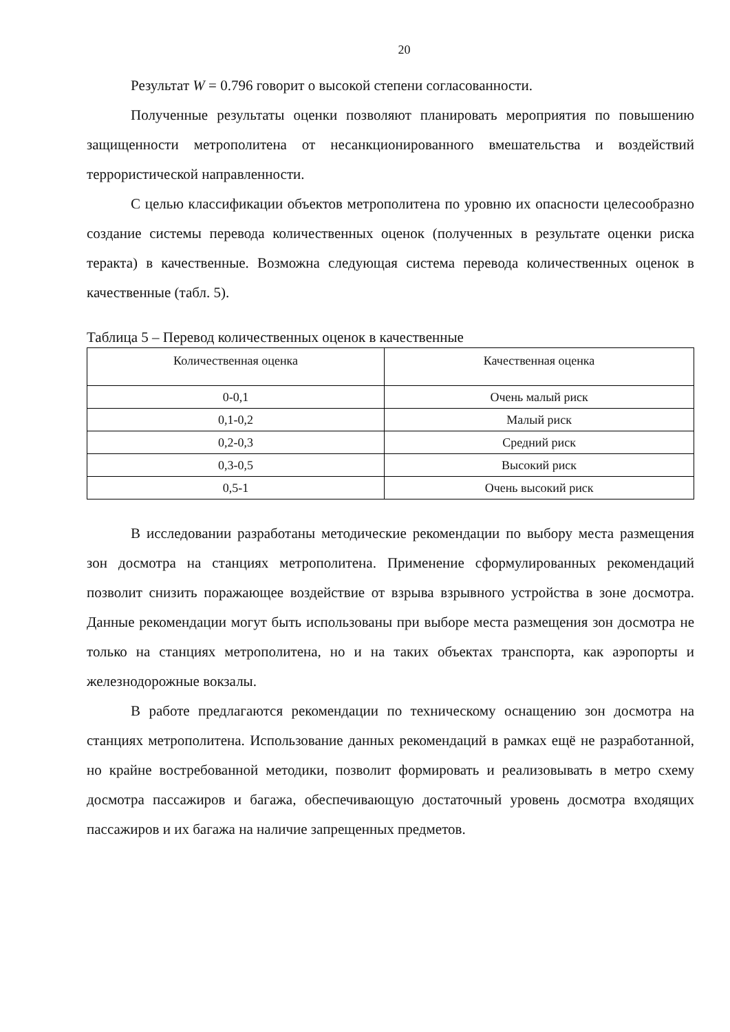20
Результат W = 0.796 говорит о высокой степени согласованности.
Полученные результаты оценки позволяют планировать мероприятия по повышению защищенности метрополитена от несанкционированного вмешательства и воздействий террористической направленности.
С целью классификации объектов метрополитена по уровню их опасности целесообразно создание системы перевода количественных оценок (полученных в результате оценки риска теракта) в качественные. Возможна следующая система перевода количественных оценок в качественные (табл. 5).
Таблица 5 – Перевод количественных оценок в качественные
| Количественная оценка | Качественная оценка |
| --- | --- |
| 0-0,1 | Очень малый риск |
| 0,1-0,2 | Малый риск |
| 0,2-0,3 | Средний риск |
| 0,3-0,5 | Высокий риск |
| 0,5-1 | Очень высокий риск |
В исследовании разработаны методические рекомендации по выбору места размещения зон досмотра на станциях метрополитена. Применение сформулированных рекомендаций позволит снизить поражающее воздействие от взрыва взрывного устройства в зоне досмотра. Данные рекомендации могут быть использованы при выборе места размещения зон досмотра не только на станциях метрополитена, но и на таких объектах транспорта, как аэропорты и железнодорожные вокзалы.
В работе предлагаются рекомендации по техническому оснащению зон досмотра на станциях метрополитена. Использование данных рекомендаций в рамках ещё не разработанной, но крайне востребованной методики, позволит формировать и реализовывать в метро схему досмотра пассажиров и багажа, обеспечивающую достаточный уровень досмотра входящих пассажиров и их багажа на наличие запрещенных предметов.